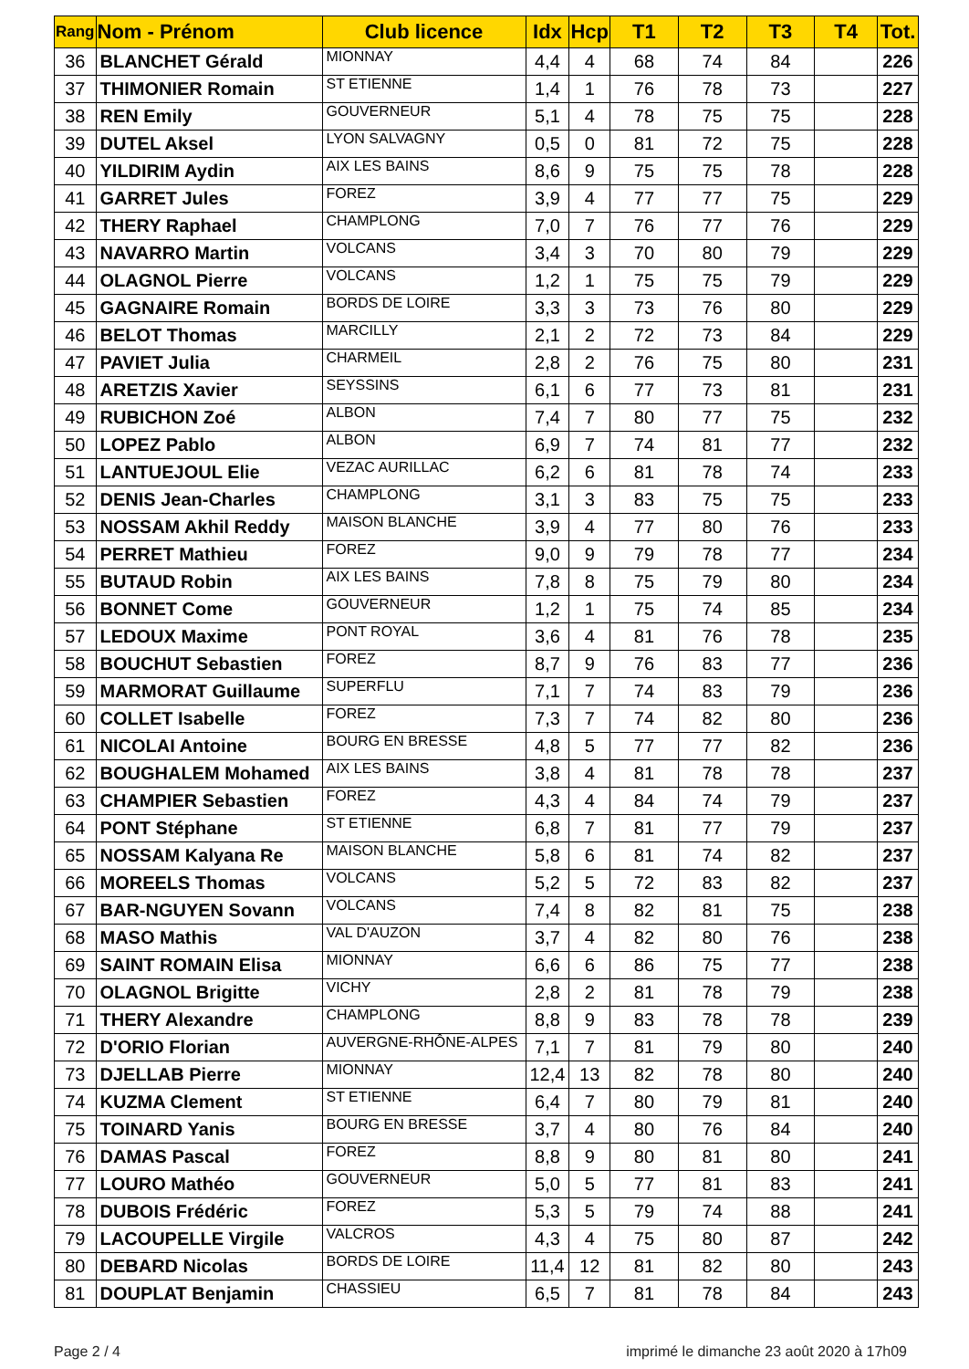| Rang | Nom - Prénom | Club licence | Idx | Hcp | T1 | T2 | T3 | T4 | Tot. |
| --- | --- | --- | --- | --- | --- | --- | --- | --- | --- |
| 36 | BLANCHET Gérald | MIONNAY | 4,4 | 4 | 68 | 74 | 84 | | 226 |
| 37 | THIMONIER Romain | ST ETIENNE | 1,4 | 1 | 76 | 78 | 73 | | 227 |
| 38 | REN Emily | GOUVERNEUR | 5,1 | 4 | 78 | 75 | 75 | | 228 |
| 39 | DUTEL Aksel | LYON SALVAGNY | 0,5 | 0 | 81 | 72 | 75 | | 228 |
| 40 | YILDIRIM Aydin | AIX LES BAINS | 8,6 | 9 | 75 | 75 | 78 | | 228 |
| 41 | GARRET Jules | FOREZ | 3,9 | 4 | 77 | 77 | 75 | | 229 |
| 42 | THERY Raphael | CHAMPLONG | 7,0 | 7 | 76 | 77 | 76 | | 229 |
| 43 | NAVARRO Martin | VOLCANS | 3,4 | 3 | 70 | 80 | 79 | | 229 |
| 44 | OLAGNOL Pierre | VOLCANS | 1,2 | 1 | 75 | 75 | 79 | | 229 |
| 45 | GAGNAIRE Romain | BORDS DE LOIRE | 3,3 | 3 | 73 | 76 | 80 | | 229 |
| 46 | BELOT Thomas | MARCILLY | 2,1 | 2 | 72 | 73 | 84 | | 229 |
| 47 | PAVIET Julia | CHARMEIL | 2,8 | 2 | 76 | 75 | 80 | | 231 |
| 48 | ARETZIS Xavier | SEYSSINS | 6,1 | 6 | 77 | 73 | 81 | | 231 |
| 49 | RUBICHON Zoé | ALBON | 7,4 | 7 | 80 | 77 | 75 | | 232 |
| 50 | LOPEZ Pablo | ALBON | 6,9 | 7 | 74 | 81 | 77 | | 232 |
| 51 | LANTUEJOUL Elie | VEZAC AURILLAC | 6,2 | 6 | 81 | 78 | 74 | | 233 |
| 52 | DENIS Jean-Charles | CHAMPLONG | 3,1 | 3 | 83 | 75 | 75 | | 233 |
| 53 | NOSSAM Akhil Reddy | MAISON BLANCHE | 3,9 | 4 | 77 | 80 | 76 | | 233 |
| 54 | PERRET Mathieu | FOREZ | 9,0 | 9 | 79 | 78 | 77 | | 234 |
| 55 | BUTAUD Robin | AIX LES BAINS | 7,8 | 8 | 75 | 79 | 80 | | 234 |
| 56 | BONNET Come | GOUVERNEUR | 1,2 | 1 | 75 | 74 | 85 | | 234 |
| 57 | LEDOUX Maxime | PONT ROYAL | 3,6 | 4 | 81 | 76 | 78 | | 235 |
| 58 | BOUCHUT Sebastien | FOREZ | 8,7 | 9 | 76 | 83 | 77 | | 236 |
| 59 | MARMORAT Guillaume | SUPERFLU | 7,1 | 7 | 74 | 83 | 79 | | 236 |
| 60 | COLLET Isabelle | FOREZ | 7,3 | 7 | 74 | 82 | 80 | | 236 |
| 61 | NICOLAI Antoine | BOURG EN BRESSE | 4,8 | 5 | 77 | 77 | 82 | | 236 |
| 62 | BOUGHALEM Mohamed | AIX LES BAINS | 3,8 | 4 | 81 | 78 | 78 | | 237 |
| 63 | CHAMPIER Sebastien | FOREZ | 4,3 | 4 | 84 | 74 | 79 | | 237 |
| 64 | PONT Stéphane | ST ETIENNE | 6,8 | 7 | 81 | 77 | 79 | | 237 |
| 65 | NOSSAM Kalyana Re | MAISON BLANCHE | 5,8 | 6 | 81 | 74 | 82 | | 237 |
| 66 | MOREELS Thomas | VOLCANS | 5,2 | 5 | 72 | 83 | 82 | | 237 |
| 67 | BAR-NGUYEN Sovann | VOLCANS | 7,4 | 8 | 82 | 81 | 75 | | 238 |
| 68 | MASO Mathis | VAL D'AUZON | 3,7 | 4 | 82 | 80 | 76 | | 238 |
| 69 | SAINT ROMAIN Elisa | MIONNAY | 6,6 | 6 | 86 | 75 | 77 | | 238 |
| 70 | OLAGNOL Brigitte | VICHY | 2,8 | 2 | 81 | 78 | 79 | | 238 |
| 71 | THERY Alexandre | CHAMPLONG | 8,8 | 9 | 83 | 78 | 78 | | 239 |
| 72 | D'ORIO Florian | AUVERGNE-RHÔNE-ALPES | 7,1 | 7 | 81 | 79 | 80 | | 240 |
| 73 | DJELLAB Pierre | MIONNAY | 12,4 | 13 | 82 | 78 | 80 | | 240 |
| 74 | KUZMA Clement | ST ETIENNE | 6,4 | 7 | 80 | 79 | 81 | | 240 |
| 75 | TOINARD Yanis | BOURG EN BRESSE | 3,7 | 4 | 80 | 76 | 84 | | 240 |
| 76 | DAMAS Pascal | FOREZ | 8,8 | 9 | 80 | 81 | 80 | | 241 |
| 77 | LOURO Mathéo | GOUVERNEUR | 5,0 | 5 | 77 | 81 | 83 | | 241 |
| 78 | DUBOIS Frédéric | FOREZ | 5,3 | 5 | 79 | 74 | 88 | | 241 |
| 79 | LACOUPELLE Virgile | VALCROS | 4,3 | 4 | 75 | 80 | 87 | | 242 |
| 80 | DEBARD Nicolas | BORDS DE LOIRE | 11,4 | 12 | 81 | 82 | 80 | | 243 |
| 81 | DOUPLAT Benjamin | CHASSIEU | 6,5 | 7 | 81 | 78 | 84 | | 243 |
Page 2 / 4 imprimé le dimanche 23 août 2020 à 17h09